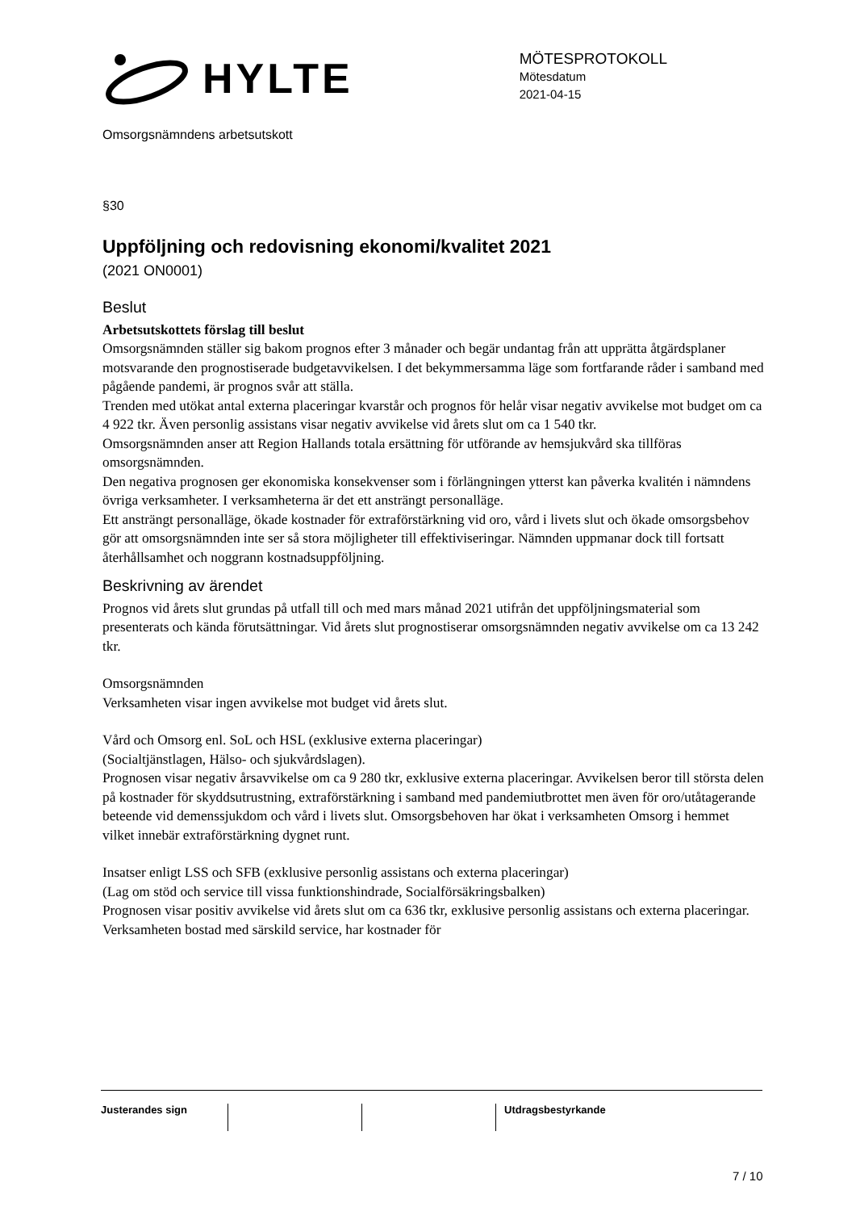HYLTE
MÖTESPROTOKOLL
Mötesdatum
2021-04-15
Omsorgsnämndens arbetsutskott
§30
Uppföljning och redovisning ekonomi/kvalitet 2021
(2021 ON0001)
Beslut
Arbetsutskottets förslag till beslut
Omsorgsnämnden ställer sig bakom prognos efter 3 månader och begär undantag från att upprätta åtgärdsplaner motsvarande den prognostiserade budgetavvikelsen. I det bekymmersamma läge som fortfarande råder i samband med pågående pandemi, är prognos svår att ställa.
Trenden med utökat antal externa placeringar kvarstår och prognos för helår visar negativ avvikelse mot budget om ca 4 922 tkr. Även personlig assistans visar negativ avvikelse vid årets slut om ca 1 540 tkr.
Omsorgsnämnden anser att Region Hallands totala ersättning för utförande av hemsjukvård ska tillföras omsorgsnämnden.
Den negativa prognosen ger ekonomiska konsekvenser som i förlängningen ytterst kan påverka kvalitén i nämndens övriga verksamheter. I verksamheterna är det ett ansträngt personalläge.
Ett ansträngt personalläge, ökade kostnader för extraförstärkning vid oro, vård i livets slut och ökade omsorgsbehov gör att omsorgsnämnden inte ser så stora möjligheter till effektiviseringar. Nämnden uppmanar dock till fortsatt återhållsamhet och noggrann kostnadsuppföljning.
Beskrivning av ärendet
Prognos vid årets slut grundas på utfall till och med mars månad 2021 utifrån det uppföljningsmaterial som presenterats och kända förutsättningar. Vid årets slut prognostiserar omsorgsnämnden negativ avvikelse om ca 13 242 tkr.
Omsorgsnämnden
Verksamheten visar ingen avvikelse mot budget vid årets slut.
Vård och Omsorg enl. SoL och HSL (exklusive externa placeringar)
(Socialtjänstlagen, Hälso- och sjukvårdslagen).
Prognosen visar negativ årsavvikelse om ca 9 280 tkr, exklusive externa placeringar. Avvikelsen beror till största delen på kostnader för skyddsutrustning, extraförstärkning i samband med pandemiutbrottet men även för oro/utåtagerande beteende vid demenssjukdom och vård i livets slut. Omsorgsbehoven har ökat i verksamheten Omsorg i hemmet vilket innebär extraförstärkning dygnet runt.
Insatser enligt LSS och SFB (exklusive personlig assistans och externa placeringar)
(Lag om stöd och service till vissa funktionshindrade, Socialförsäkringsbalken)
Prognosen visar positiv avvikelse vid årets slut om ca 636 tkr, exklusive personlig assistans och externa placeringar. Verksamheten bostad med särskild service, har kostnader för
Justerandes sign Utdragsbestyrkande
7 / 10